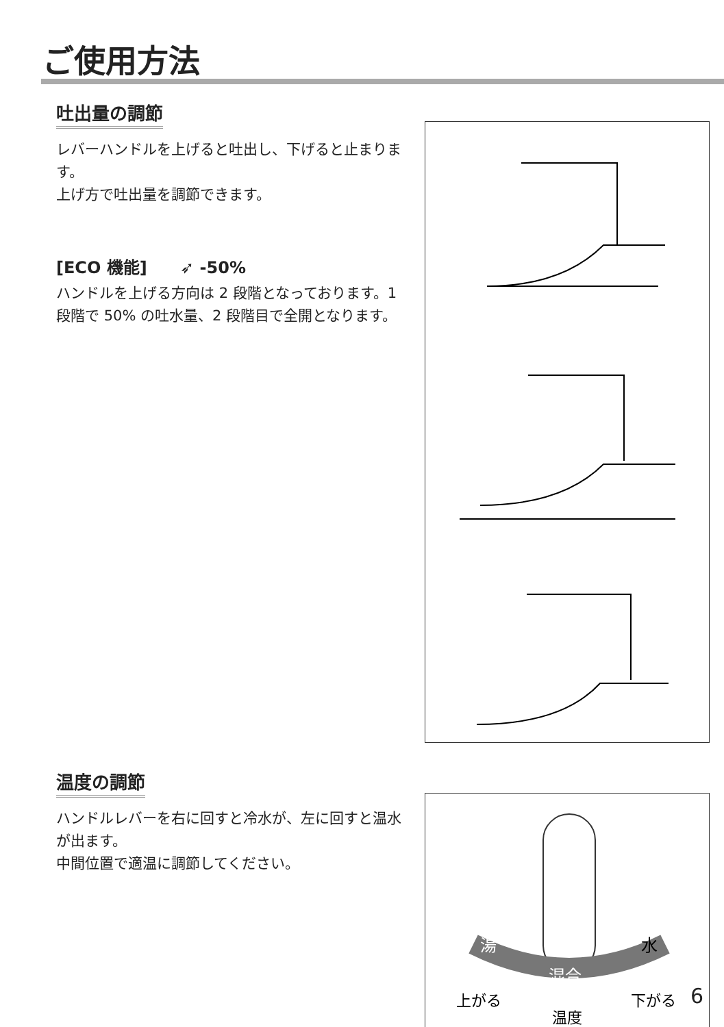ご使用方法
吐出量の調節
レバーハンドルを上げると吐出し、下げると止まります。
上げ方で吐出量を調節できます。
[ECO 機能] ➶ -50%
ハンドルを上げる方向は 2 段階となっております。1 段階で 50% の吐水量、2 段階目で全開となります。
温度の調節
ハンドルレバーを右に回すと冷水が、左に回すと温水が出ます。
中間位置で適温に調節してください。
湯
水
混合
上がる
下がる
温度
6